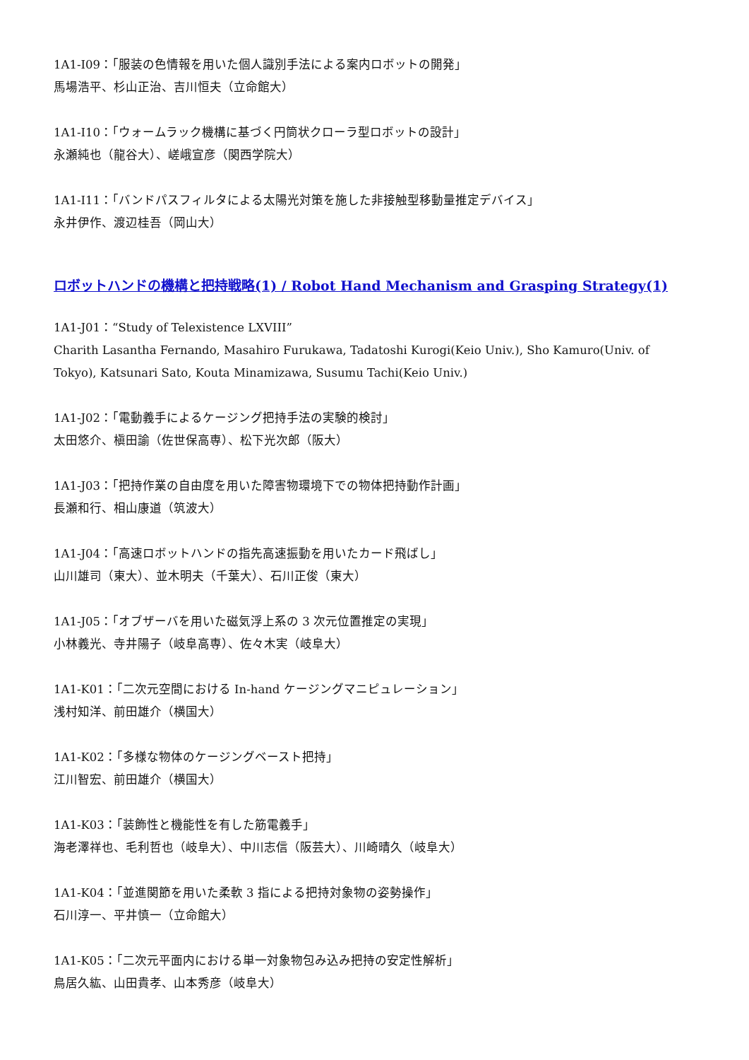1A1-I09：「服装の色情報を用いた個人識別手法による案内ロボットの開発」
馬場浩平、杉山正治、吉川恒夫（立命館大）
1A1-I10：「ウォームラック機構に基づく円筒状クローラ型ロボットの設計」
永瀬純也（龍谷大）、嵯峨宣彦（関西学院大）
1A1-I11：「バンドパスフィルタによる太陽光対策を施した非接触型移動量推定デバイス」
永井伊作、渡辺桂吾（岡山大）
ロボットハンドの機構と把持戦略(1) / Robot Hand Mechanism and Grasping Strategy(1)
1A1-J01：“Study of Telexistence LXVIII”
Charith Lasantha Fernando, Masahiro Furukawa, Tadatoshi Kurogi(Keio Univ.), Sho Kamuro(Univ. of Tokyo), Katsunari Sato, Kouta Minamizawa, Susumu Tachi(Keio Univ.)
1A1-J02：「電動義手によるケージング把持手法の実験的検討」
太田悠介、槇田諭（佐世保高専）、松下光次郎（阪大）
1A1-J03：「把持作業の自由度を用いた障害物環境下での物体把持動作計画」
長瀬和行、相山康道（筑波大）
1A1-J04：「高速ロボットハンドの指先高速振動を用いたカード飛ばし」
山川雄司（東大）、並木明夫（千葉大）、石川正俊（東大）
1A1-J05：「オブザーバを用いた磁気浮上系の 3 次元位置推定の実現」
小林義光、寺井陽子（岐阜高専）、佐々木実（岐阜大）
1A1-K01：「二次元空間における In-hand ケージングマニピュレーション」
浅村知洋、前田雄介（横国大）
1A1-K02：「多様な物体のケージングベースト把持」
江川智宏、前田雄介（横国大）
1A1-K03：「装飾性と機能性を有した筋電義手」
海老澤祥也、毛利哲也（岐阜大）、中川志信（阪芸大）、川崎晴久（岐阜大）
1A1-K04：「並進関節を用いた柔軟 3 指による把持対象物の姿勢操作」
石川淳一、平井慎一（立命館大）
1A1-K05：「二次元平面内における単一対象物包み込み把持の安定性解析」
鳥居久紘、山田貴孝、山本秀彦（岐阜大）